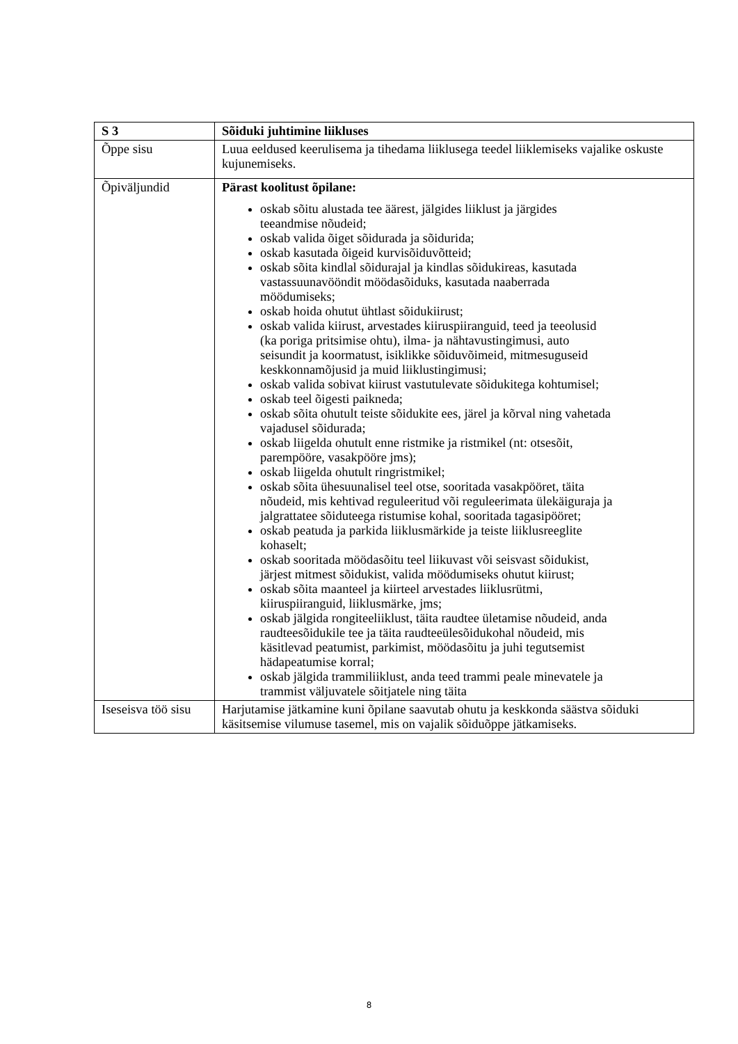| S 3 | Sõiduki juhtimine liikluses |
| Õppe sisu | Luua eeldused keerulisema ja tihedama liiklusega teedel liiklemiseks vajalike oskuste kujunemiseks. |
| Õpiväljundid | Pärast koolitust õpilane: oskab sõitu alustada tee äärest, jälgides liiklust ja järgides teeandmise nõudeid; oskab valida õiget sõidurada ja sõidurida; oskab kasutada õigeid kurvisõiduvõtteid; oskab sõita kindlal sõidurajal ja kindlas sõidukireas, kasutada vastassuunavööndit möödasõiduks, kasutada naaberrada möödumiseks; oskab hoida ohutut ühtlast sõidukiirust; oskab valida kiirust, arvestades kiiruspiiranguid, teed ja teeolusid (ka poriga pritsimise ohtu), ilma- ja nähtavustingimusi, auto seisundit ja koormatust, isiklikke sõiduvõimeid, mitmesuguseid keskkonnamõjusid ja muid liiklustingimusi; oskab valida sobivat kiirust vastutulevate sõidukitega kohtumisel; oskab teel õigesti paikneda; oskab sõita ohutult teiste sõidukite ees, järel ja kõrval ning vahetada vajadusel sõidurada; oskab liigelda ohutult enne ristmike ja ristmikel (nt: otsesõit, parempööre, vasakpööre jms); oskab liigelda ohutult ringristmikel; oskab sõita ühesuunalisel teel otse, sooritada vasakpööret, täita nõudeid, mis kehtivad reguleeritud või reguleerimata ülekäiguraja ja jalgrattatee sõiduteega ristumise kohal, sooritada tagasipööret; oskab peatuda ja parkida liiklusmärkide ja teiste liiklusreeglite kohaselt; oskab sooritada möödasõitu teel liikuvast või seisvast sõidukist, järjest mitmest sõidukist, valida möödumiseks ohutut kiirust; oskab sõita maanteel ja kiirteel arvestades liiklusrütmi, kiiruspiiranguid, liiklusmärke, jms; oskab jälgida rongiteeliiklust, täita raudtee ületamise nõudeid, anda raudteesõidukile tee ja täita raudteeülesõidukohal nõudeid, mis käsitlevad peatumist, parkimist, möödasõitu ja juhi tegutsemist hädapeatumise korral; oskab jälgida trammiliiklust, anda teed trammi peale minevatele ja trammist väljuvatele sõitjatele ning täita |
| Iseseisva töö sisu | Harjutamise jätkamine kuni õpilane saavutab ohutu ja keskkonda säästva sõiduki käsitsemise vilumuse tasemel, mis on vajalik sõiduõppe jätkamiseks. |
8